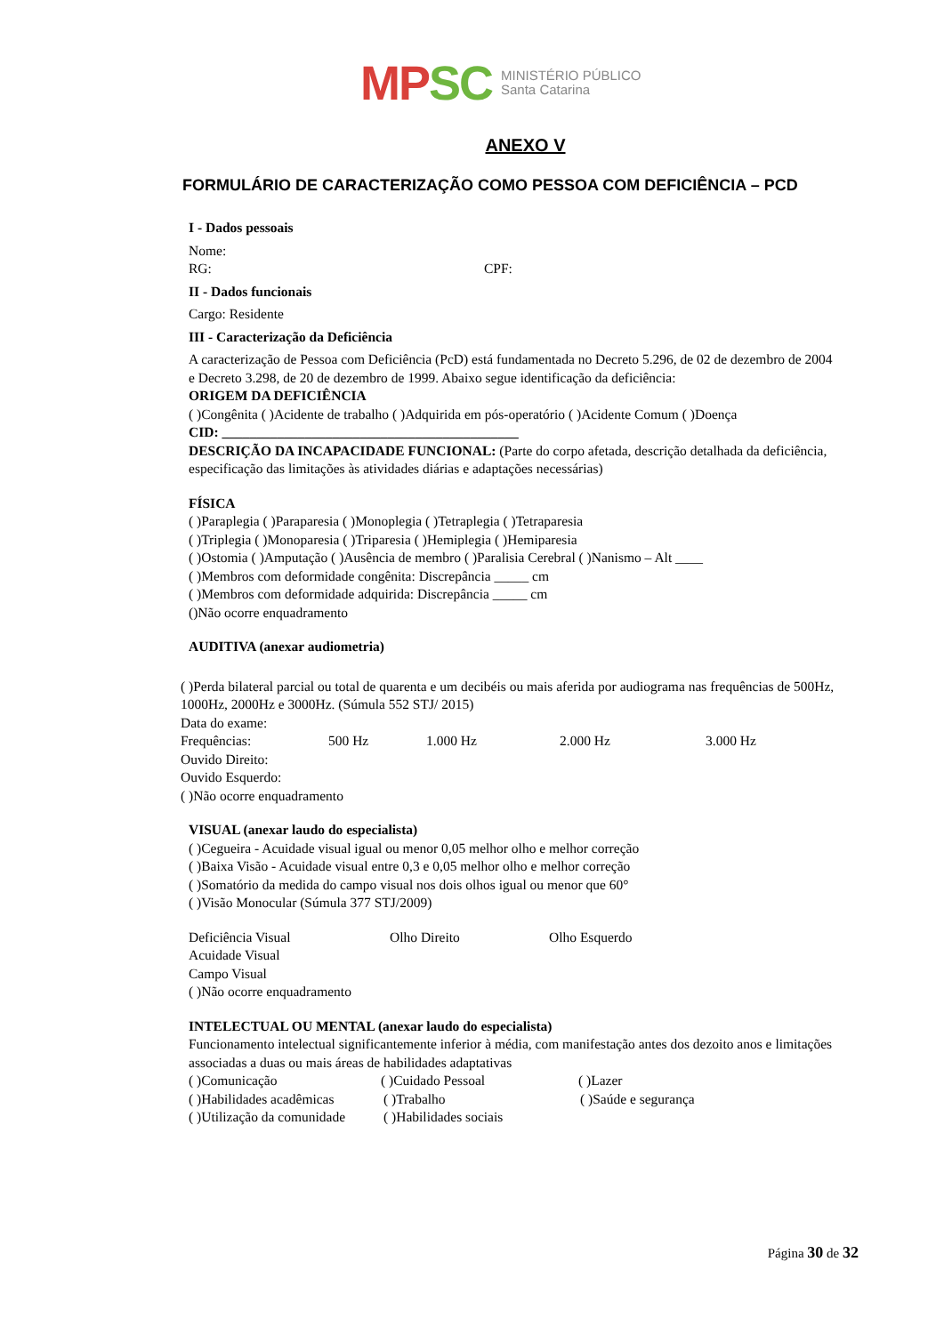MP SC
MINISTÉRIO PÚBLICO
Santa Catarina
ANEXO V
FORMULÁRIO DE CARACTERIZAÇÃO COMO PESSOA COM DEFICIÊNCIA – PCD
I - Dados pessoais
Nome:
RG: CPF:
II - Dados funcionais
Cargo: Residente
III - Caracterização da Deficiência
A caracterização de Pessoa com Deficiência (PcD) está fundamentada no Decreto 5.296, de 02 de dezembro de 2004 e Decreto 3.298, de 20 de dezembro de 1999. Abaixo segue identificação da deficiência:
ORIGEM DA DEFICIÊNCIA
( )Congênita ( )Acidente de trabalho ( )Adquirida em pós-operatório ( )Acidente Comum ( )Doença
CID: ___________________________________________
DESCRIÇÃO DA INCAPACIDADE FUNCIONAL: (Parte do corpo afetada, descrição detalhada da deficiência, especificação das limitações às atividades diárias e adaptações necessárias)
FÍSICA
( )Paraplegia ( )Paraparesia ( )Monoplegia ( )Tetraplegia ( )Tetraparesia
( )Triplegia ( )Monoparesia ( )Triparesia ( )Hemiplegia ( )Hemiparesia
( )Ostomia ( )Amputação ( )Ausência de membro ( )Paralisia Cerebral ( )Nanismo – Alt ____
( )Membros com deformidade congênita: Discrepância _____ cm
( )Membros com deformidade adquirida: Discrepância _____ cm
()Não ocorre enquadramento
AUDITIVA (anexar audiometria)
( )Perda bilateral parcial ou total de quarenta e um decibéis ou mais aferida por audiograma nas frequências de 500Hz, 1000Hz, 2000Hz e 3000Hz. (Súmula 552 STJ/ 2015)
Data do exame:
Frequências: 500 Hz 1.000 Hz 2.000 Hz 3.000 Hz
Ouvido Direito:
Ouvido Esquerdo:
( )Não ocorre enquadramento
VISUAL (anexar laudo do especialista)
( )Cegueira - Acuidade visual igual ou menor 0,05 melhor olho e melhor correção
( )Baixa Visão - Acuidade visual entre 0,3 e 0,05 melhor olho e melhor correção
( )Somatório da medida do campo visual nos dois olhos igual ou menor que 60°
( )Visão Monocular (Súmula 377 STJ/2009)
Deficiência Visual Olho Direito Olho Esquerdo
Acuidade Visual
Campo Visual
( )Não ocorre enquadramento
INTELECTUAL OU MENTAL (anexar laudo do especialista)
Funcionamento intelectual significantemente inferior à média, com manifestação antes dos dezoito anos e limitações associadas a duas ou mais áreas de habilidades adaptativas
( )Comunicação ( )Cuidado Pessoal ( )Lazer
( )Habilidades acadêmicas ( )Trabalho ( )Saúde e segurança
( )Utilização da comunidade ( )Habilidades sociais
Página 30 de 32